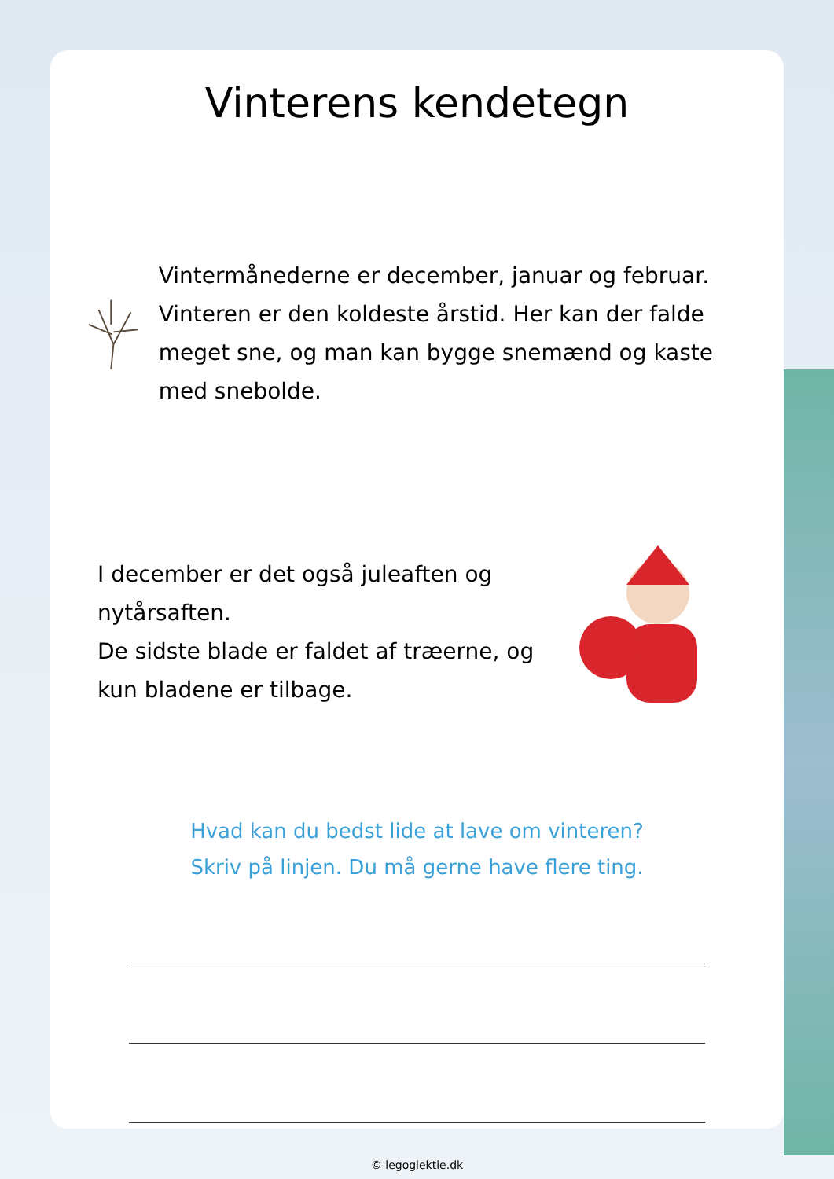Vinterens kendetegn
Vintermånederne er december, januar og februar. Vinteren er den koldeste årstid. Her kan der falde meget sne, og man kan bygge snemænd og kaste med snebolde.
I december er det også juleaften og nytårsaften.
De sidste blade er faldet af træerne, og kun bladene er tilbage.
Hvad kan du bedst lide at lave om vinteren?
Skriv på linjen. Du må gerne have flere ting.
© legoglektie.dk